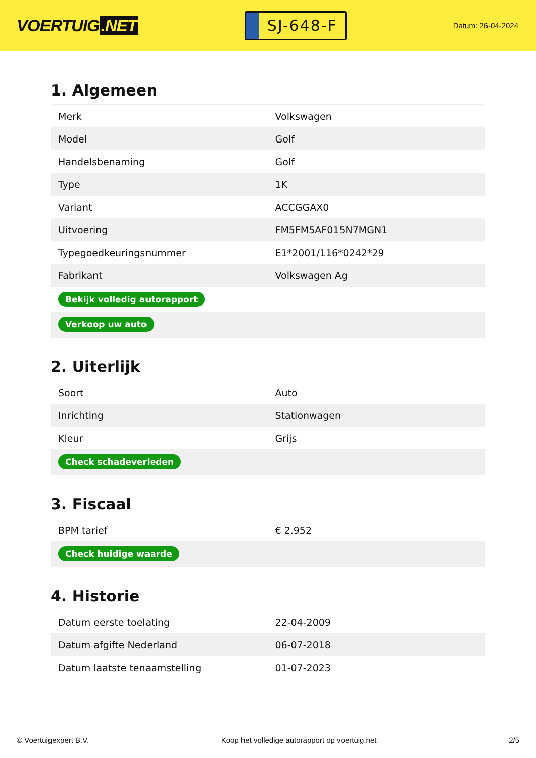VOERTUIG.NET
SJ-648-F
Datum: 26-04-2024
1. Algemeen
| Merk | Volkswagen |
| Model | Golf |
| Handelsbenaming | Golf |
| Type | 1K |
| Variant | ACCGGAX0 |
| Uitvoering | FM5FM5AF015N7MGN1 |
| Typegoedkeuringsnummer | E1*2001/116*0242*29 |
| Fabrikant | Volkswagen Ag |
| Bekijk volledig autorapport | |
| Verkoop uw auto | |
2. Uiterlijk
| Soort | Auto |
| Inrichting | Stationwagen |
| Kleur | Grijs |
| Check schadeverleden | |
3. Fiscaal
| BPM tarief | € 2.952 |
| Check huidige waarde | |
4. Historie
| Datum eerste toelating | 22-04-2009 |
| Datum afgifte Nederland | 06-07-2018 |
| Datum laatste tenaamstelling | 01-07-2023 |
© Voertuigexpert B.V. Koop het volledige autorapport op voertuig.net 2/5